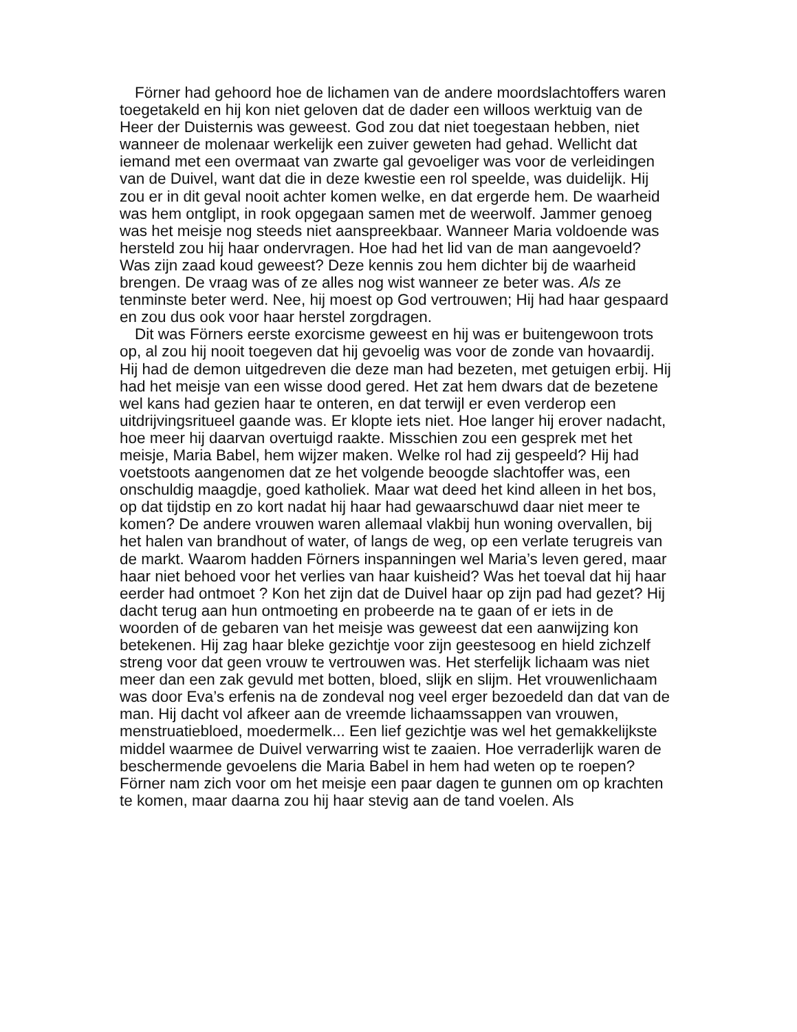Förner had gehoord hoe de lichamen van de andere moordslachtoffers waren toegetakeld en hij kon niet geloven dat de dader een willoos werktuig van de Heer der Duisternis was geweest. God zou dat niet toegestaan hebben, niet wanneer de molenaar werkelijk een zuiver geweten had gehad. Wellicht dat iemand met een overmaat van zwarte gal gevoeliger was voor de verleidingen van de Duivel, want dat die in deze kwestie een rol speelde, was duidelijk. Hij zou er in dit geval nooit achter komen welke, en dat ergerde hem. De waarheid was hem ontglipt, in rook opgegaan samen met de weerwolf. Jammer genoeg was het meisje nog steeds niet aanspreekbaar. Wanneer Maria voldoende was hersteld zou hij haar ondervragen. Hoe had het lid van de man aangevoeld? Was zijn zaad koud geweest? Deze kennis zou hem dichter bij de waarheid brengen. De vraag was of ze alles nog wist wanneer ze beter was. Als ze tenminste beter werd. Nee, hij moest op God vertrouwen; Hij had haar gespaard en zou dus ook voor haar herstel zorgdragen.
Dit was Förners eerste exorcisme geweest en hij was er buitengewoon trots op, al zou hij nooit toegeven dat hij gevoelig was voor de zonde van hovaardij. Hij had de demon uitgedreven die deze man had bezeten, met getuigen erbij. Hij had het meisje van een wisse dood gered. Het zat hem dwars dat de bezetene wel kans had gezien haar te onteren, en dat terwijl er even verderop een uitdrijvingsritueel gaande was. Er klopte iets niet. Hoe langer hij erover nadacht, hoe meer hij daarvan overtuigd raakte. Misschien zou een gesprek met het meisje, Maria Babel, hem wijzer maken. Welke rol had zij gespeeld? Hij had voetstoots aangenomen dat ze het volgende beoogde slachtoffer was, een onschuldig maagdje, goed katholiek. Maar wat deed het kind alleen in het bos, op dat tijdstip en zo kort nadat hij haar had gewaarschuwd daar niet meer te komen? De andere vrouwen waren allemaal vlakbij hun woning overvallen, bij het halen van brandhout of water, of langs de weg, op een verlate terugreis van de markt. Waarom hadden Förners inspanningen wel Maria’s leven gered, maar haar niet behoed voor het verlies van haar kuisheid? Was het toeval dat hij haar eerder had ontmoet ? Kon het zijn dat de Duivel haar op zijn pad had gezet? Hij dacht terug aan hun ontmoeting en probeerde na te gaan of er iets in de woorden of de gebaren van het meisje was geweest dat een aanwijzing kon betekenen. Hij zag haar bleke gezichtje voor zijn geestesoog en hield zichzelf streng voor dat geen vrouw te vertrouwen was. Het sterfelijk lichaam was niet meer dan een zak gevuld met botten, bloed, slijk en slijm. Het vrouwenlichaam was door Eva’s erfenis na de zondeval nog veel erger bezoedeld dan dat van de man. Hij dacht vol afkeer aan de vreemde lichaamssappen van vrouwen, menstruatiebloed, moedermelk... Een lief gezichtje was wel het gemakkelijkste middel waarmee de Duivel verwarring wist te zaaien. Hoe verraderlijk waren de beschermende gevoelens die Maria Babel in hem had weten op te roepen? Förner nam zich voor om het meisje een paar dagen te gunnen om op krachten te komen, maar daarna zou hij haar stevig aan de tand voelen. Als